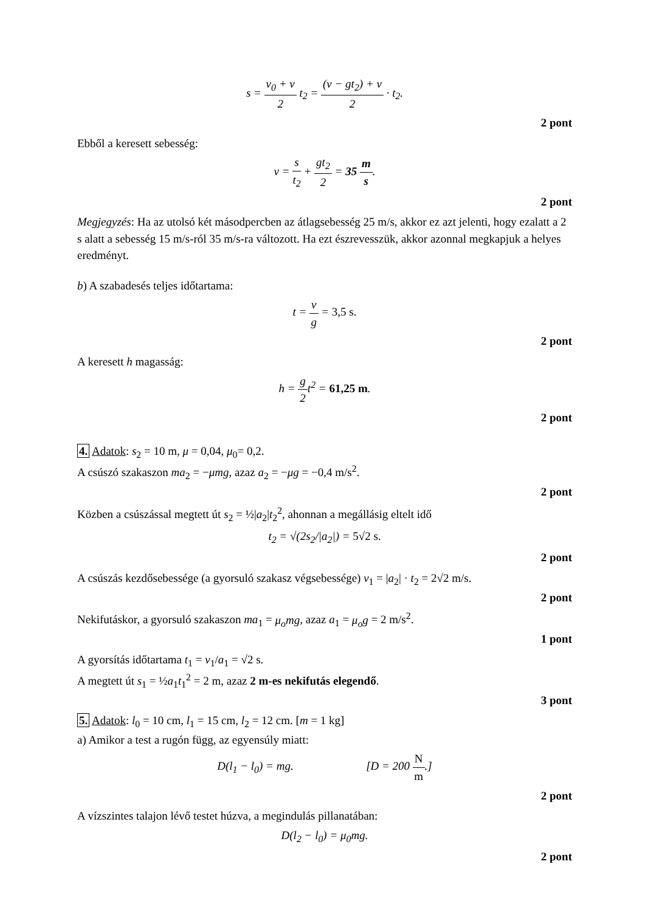s = v<sub>0</sub> + v 2 t<sub>2</sub> = (v − gt<sub>2</sub>) + v 2 · t<sub>2</sub>.
2 pont
Ebből a keresett sebesség:
v = s t<sub>2</sub> + gt<sub>2</sub> 2 = 35 m s.
2 pont
Megjegyzés: Ha az utolsó két másodpercben az átlagsebesség 25 m/s, akkor ez azt jelenti, hogy ezalatt a 2 s alatt a sebesség 15 m/s-ról 35 m/s-ra változott. Ha ezt észrevesszük, akkor azonnal megkapjuk a helyes eredményt.
b) A szabadesés teljes időtartama:
t = v g = 3,5 s.
2 pont
A keresett h magasság:
h = g 2t<sup>2</sup> = 61,25 m.
2 pont
4. Adatok: s<sub>2</sub> = 10 m, μ = 0,04, μ<sub>0</sub>= 0,2.
A csúszó szakaszon ma<sub>2</sub> = −μmg, azaz a<sub>2</sub> = −μg = −0,4 m/s<sup>2</sup>.
2 pont
Közben a csúszással megtett út s<sub>2</sub> = ½|a<sub>2</sub>|t<sub>2</sub><sup>2</sup>, ahonnan a megállásig eltelt idő
t<sub>2</sub> = √(2s<sub>2</sub>/|a<sub>2</sub>|) = 5√2 s.
2 pont
A csúszás kezdősebessége (a gyorsuló szakasz végsebessége) v<sub>1</sub> = |a<sub>2</sub>| · t<sub>2</sub> = 2√2 m/s.
2 pont
Nekifutáskor, a gyorsuló szakaszon ma<sub>1</sub> = μ<sub>o</sub>mg, azaz a<sub>1</sub> = μ<sub>o</sub>g = 2 m/s<sup>2</sup>.
1 pont
A gyorsítás időtartama t<sub>1</sub> = v<sub>1</sub>/a<sub>1</sub> = √2 s.
A megtett út s<sub>1</sub> = ½a<sub>1</sub>t<sub>1</sub><sup>2</sup> = 2 m, azaz 2 m-es nekifutás elegendő.
3 pont
5. Adatok: l<sub>0</sub> = 10 cm, l<sub>1</sub> = 15 cm, l<sub>2</sub> = 12 cm. [m = 1 kg]
a) Amikor a test a rugón függ, az egyensúly miatt:
D(l<sub>1</sub> − l<sub>0</sub>) = mg. [D = 200 N m.]
2 pont
A vízszintes talajon lévő testet húzva, a megindulás pillanatában:
D(l<sub>2</sub> − l<sub>0</sub>) = μ<sub>0</sub>mg.
2 pont